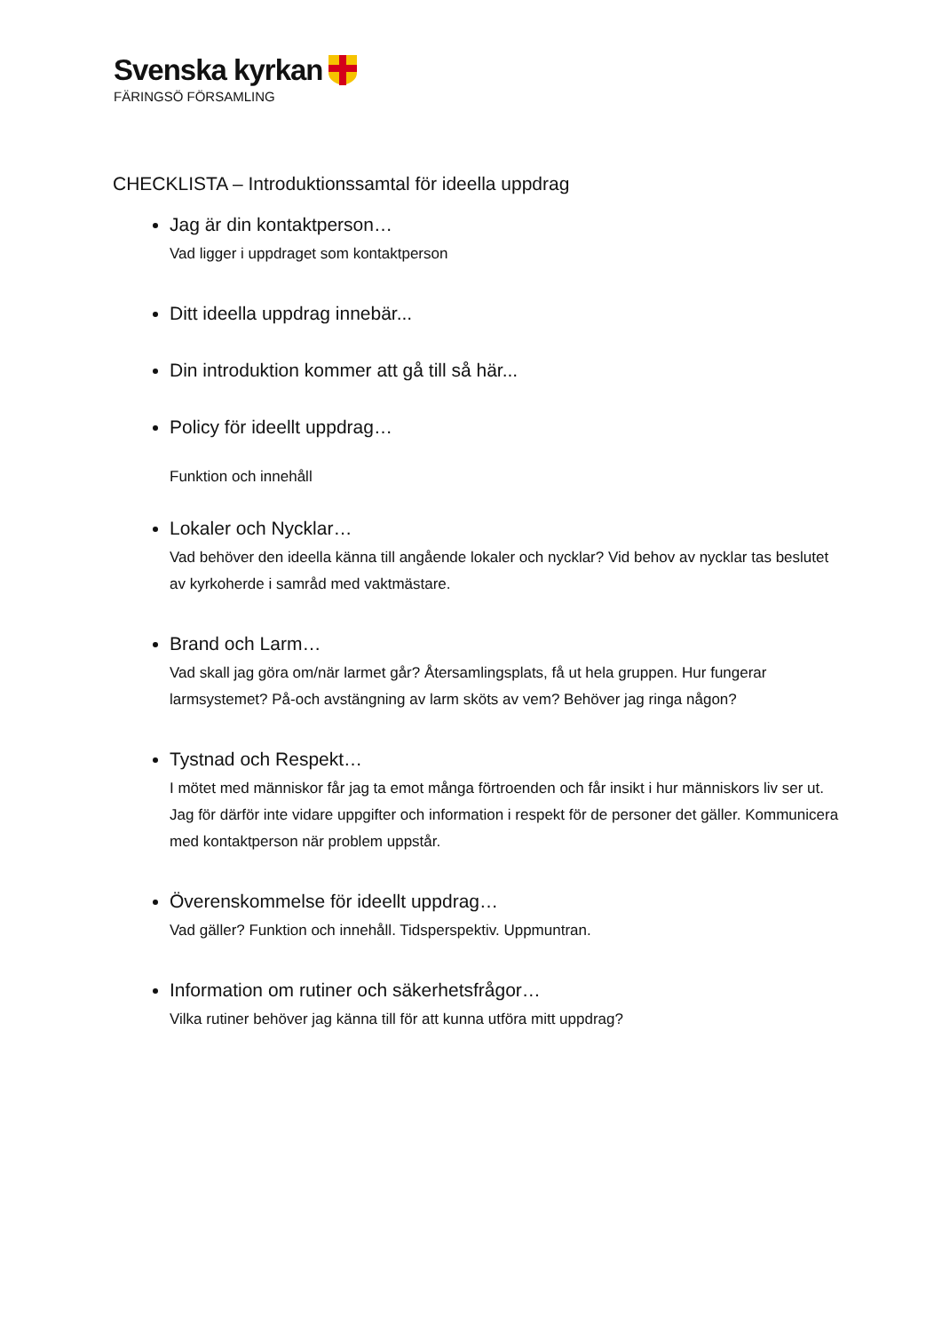Svenska kyrkan
FÄRINGSÖ FÖRSAMLING
CHECKLISTA – Introduktionssamtal för ideella uppdrag
Jag är din kontaktperson…
Vad ligger i uppdraget som kontaktperson
Ditt ideella uppdrag innebär...
Din introduktion kommer att gå till så här...
Policy för ideellt uppdrag…
Funktion och innehåll
Lokaler och Nycklar…
Vad behöver den ideella känna till angående lokaler och nycklar? Vid behov av nycklar tas beslutet av kyrkoherde i samråd med vaktmästare.
Brand och Larm…
Vad skall jag göra om/när larmet går? Återsamlingsplats, få ut hela gruppen. Hur fungerar larmsystemet? På-och avstängning av larm sköts av vem? Behöver jag ringa någon?
Tystnad och Respekt…
I mötet med människor får jag ta emot många förtroenden och får insikt i hur människors liv ser ut. Jag för därför inte vidare uppgifter och information i respekt för de personer det gäller. Kommunicera med kontaktperson när problem uppstår.
Överenskommelse för ideellt uppdrag…
Vad gäller? Funktion och innehåll. Tidsperspektiv. Uppmuntran.
Information om rutiner och säkerhetsfrågor…
Vilka rutiner behöver jag känna till för att kunna utföra mitt uppdrag?